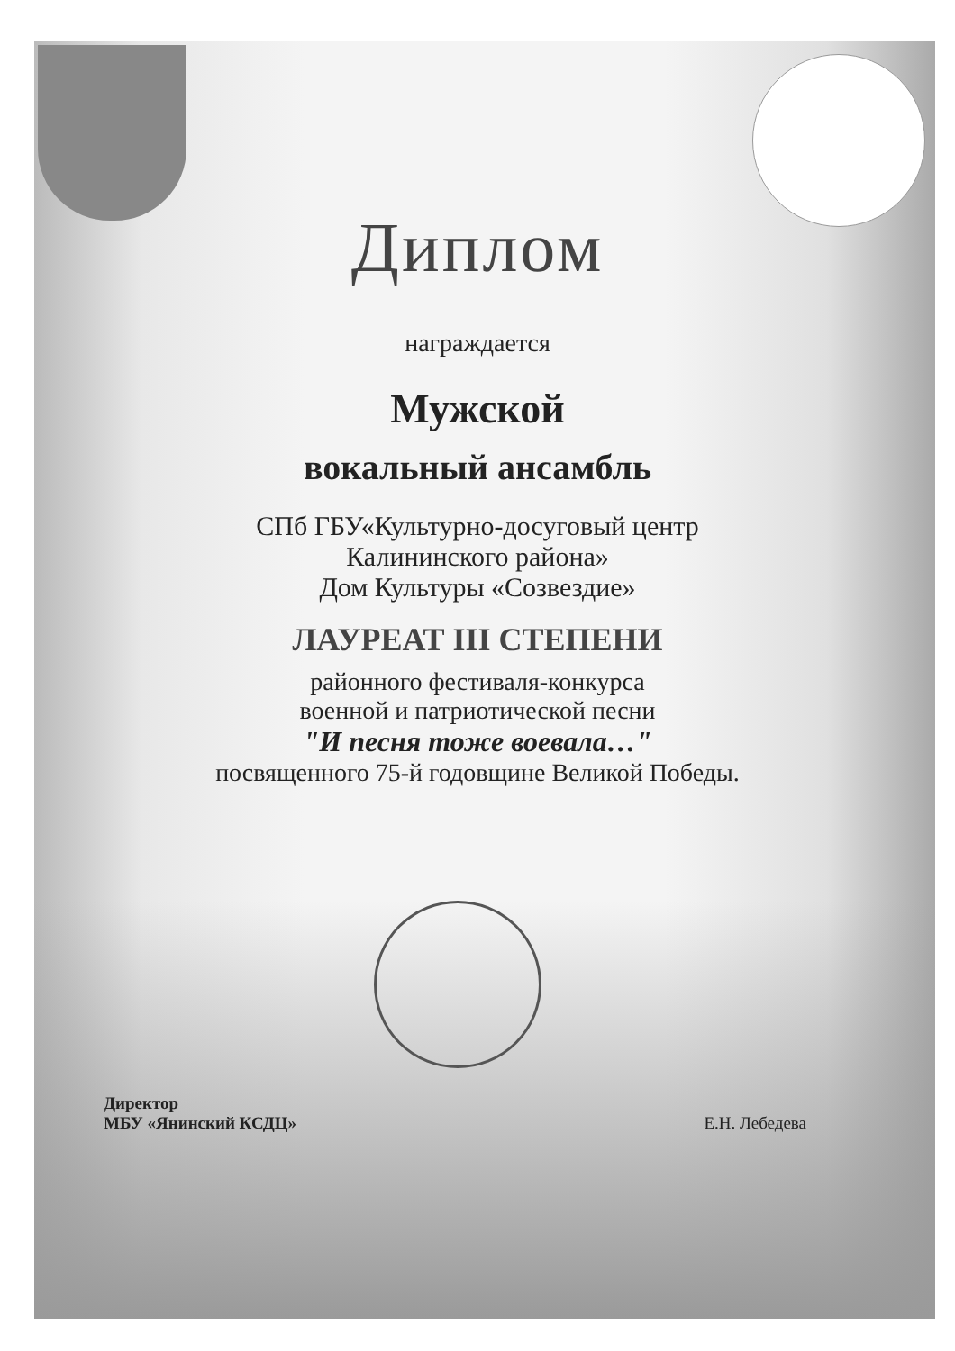Диплом
награждается
Мужской
вокальный ансамбль
СПб ГБУ«Культурно-досуговый центр
Калининского района»
Дом Культуры «Созвездие»
ЛАУРЕАТ III СТЕПЕНИ
районного фестиваля-конкурса
военной и патриотической песни
"И песня тоже воевала…"
посвященного 75-й годовщине Великой Победы.
Директор
МБУ «Янинский КСДЦ»
Е.Н. Лебедева